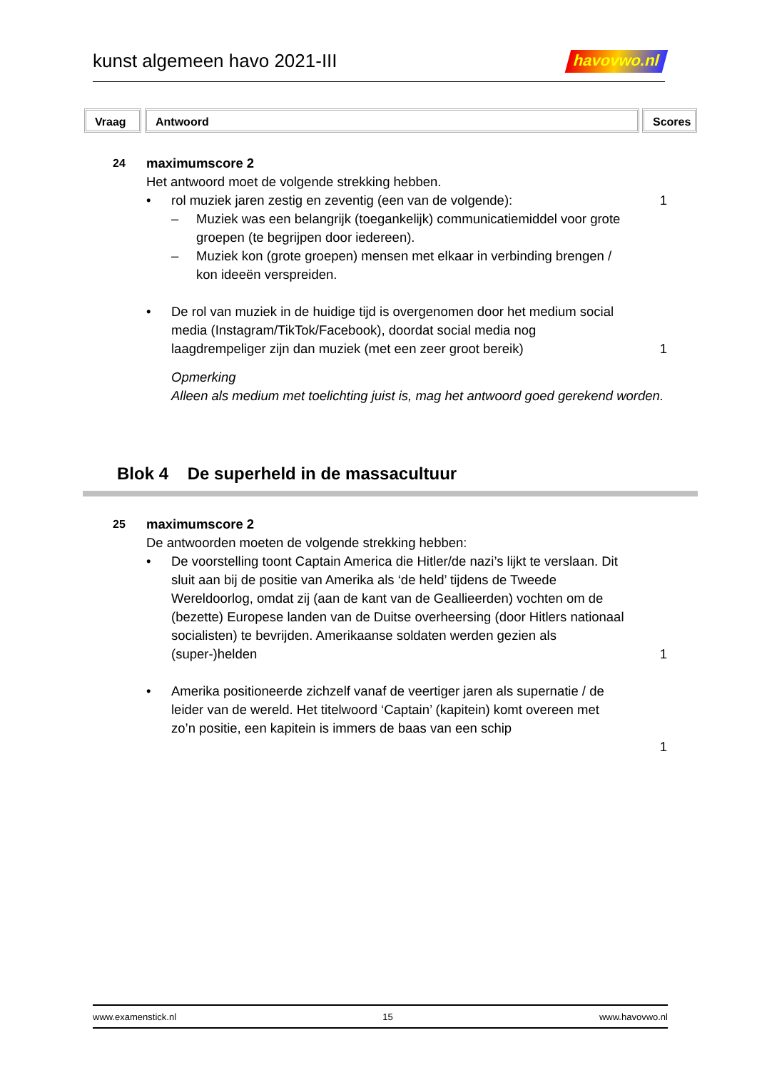kunst algemeen havo 2021-III
havovwo.nl
Vraag Antwoord Scores
24
maximumscore 2
Het antwoord moet de volgende strekking hebben.
• rol muziek jaren zestig en zeventig (een van de volgende):
– Muziek was een belangrijk (toegankelijk) communicatiemiddel voor grote groepen (te begrijpen door iedereen).
– Muziek kon (grote groepen) mensen met elkaar in verbinding brengen / kon ideeën verspreiden.
1
• De rol van muziek in de huidige tijd is overgenomen door het medium social media (Instagram/TikTok/Facebook), doordat social media nog laagdrempeliger zijn dan muziek (met een zeer groot bereik)
1
Opmerking
Alleen als medium met toelichting juist is, mag het antwoord goed gerekend worden.
Blok 4 De superheld in de massacultuur
25
maximumscore 2
De antwoorden moeten de volgende strekking hebben:
• De voorstelling toont Captain America die Hitler/de nazi’s lijkt te verslaan. Dit sluit aan bij de positie van Amerika als ‘de held’ tijdens de Tweede Wereldoorlog, omdat zij (aan de kant van de Geallieerden) vochten om de (bezette) Europese landen van de Duitse overheersing (door Hitlers nationaal socialisten) te bevrijden. Amerikaanse soldaten werden gezien als (super-)helden
1
• Amerika positioneerde zichzelf vanaf de veertiger jaren als supernatie / de leider van de wereld. Het titelwoord ‘Captain’ (kapitein) komt overeen met zo’n positie, een kapitein is immers de baas van een schip
1
www.examenstick.nl 15 www.havovwo.nl